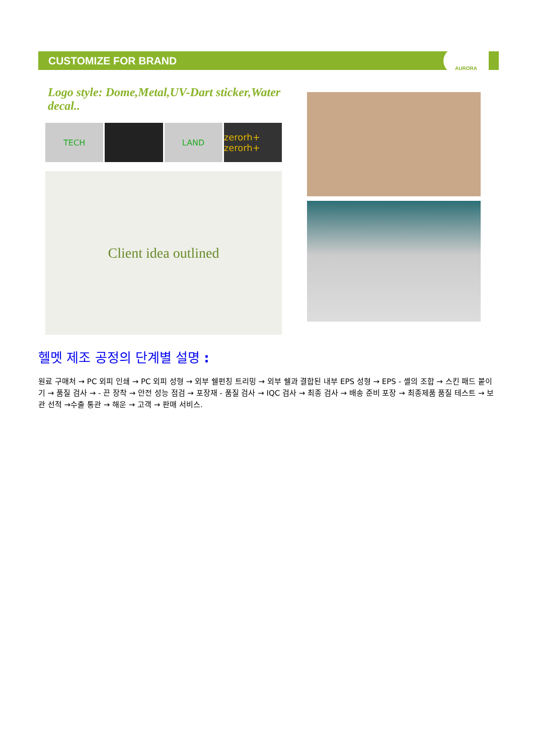CUSTOMIZE FOR BRAND
AURORA
Logo style: Dome,Metal,UV-Dart sticker,Water decal..
TECH LAND zerorh+ zerorh+
Client idea outlined
헬멧 제조 공정의 단계별 설명 :
원료 구매처 → PC 외피 인쇄 → PC 외피 성형 → 외부 쉘펀칭 트리밍 → 외부 쉘과 결합된 내부 EPS 성형 → EPS - 셸의 조합 → 스킨 패드 붙이기 → 품질 검사 → - 끈 장착 → 안전 성능 점검 → 포장재 - 품질 검사 → IQC 검사 → 최종 검사 → 배송 준비 포장 → 최종제품 품질 테스트 → 보관 선적 →수출 통관 → 해운 → 고객 → 판매 서비스.